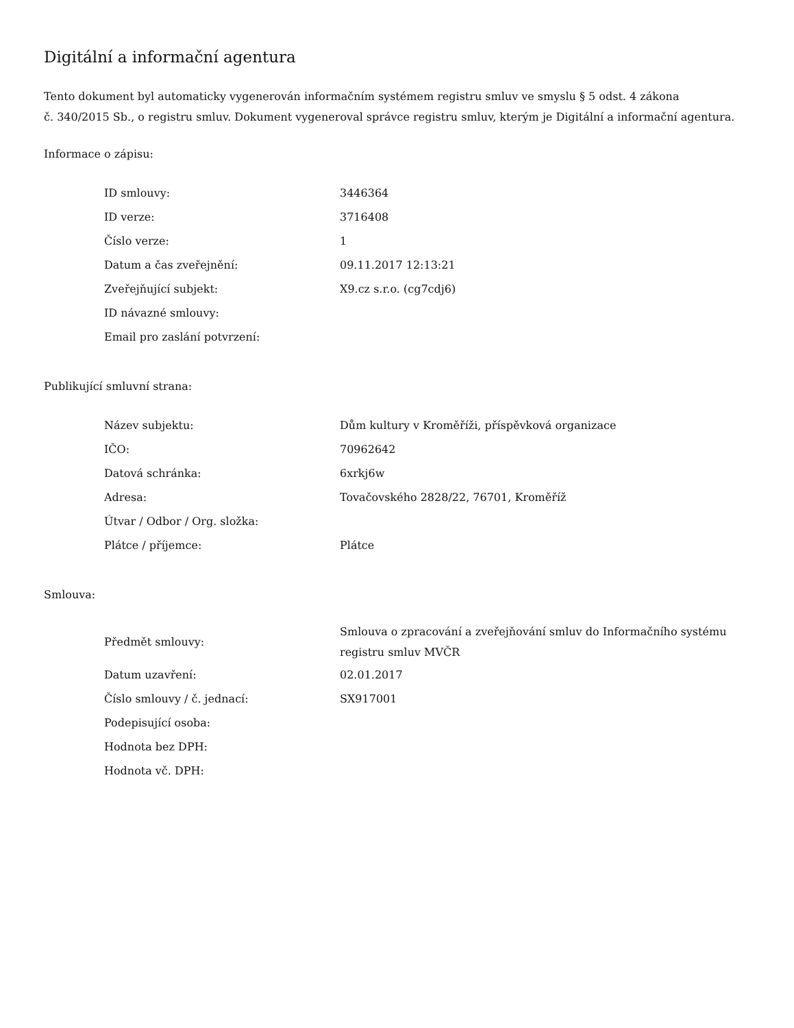Digitální a informační agentura
Tento dokument byl automaticky vygenerován informačním systémem registru smluv ve smyslu § 5 odst. 4 zákona
č. 340/2015 Sb., o registru smluv. Dokument vygeneroval správce registru smluv, kterým je Digitální a informační agentura.
Informace o zápisu:
| ID smlouvy: | 3446364 |
| ID verze: | 3716408 |
| Číslo verze: | 1 |
| Datum a čas zveřejnění: | 09.11.2017 12:13:21 |
| Zveřejňující subjekt: | X9.cz s.r.o. (cg7cdj6) |
| ID návazné smlouvy: | |
| Email pro zaslání potvrzení: | |
Publikující smluvní strana:
| Název subjektu: | Dům kultury v Kroměříži, příspěvková organizace |
| IČO: | 70962642 |
| Datová schránka: | 6xrkj6w |
| Adresa: | Tovačovského 2828/22, 76701, Kroměříž |
| Útvar / Odbor / Org. složka: | |
| Plátce / příjemce: | Plátce |
Smlouva:
| Předmět smlouvy: | Smlouva o zpracování a zveřejňování smluv do Informačního systému registru smluv MVČR |
| Datum uzavření: | 02.01.2017 |
| Číslo smlouvy / č. jednací: | SX917001 |
| Podepisující osoba: | |
| Hodnota bez DPH: | |
| Hodnota vč. DPH: | |